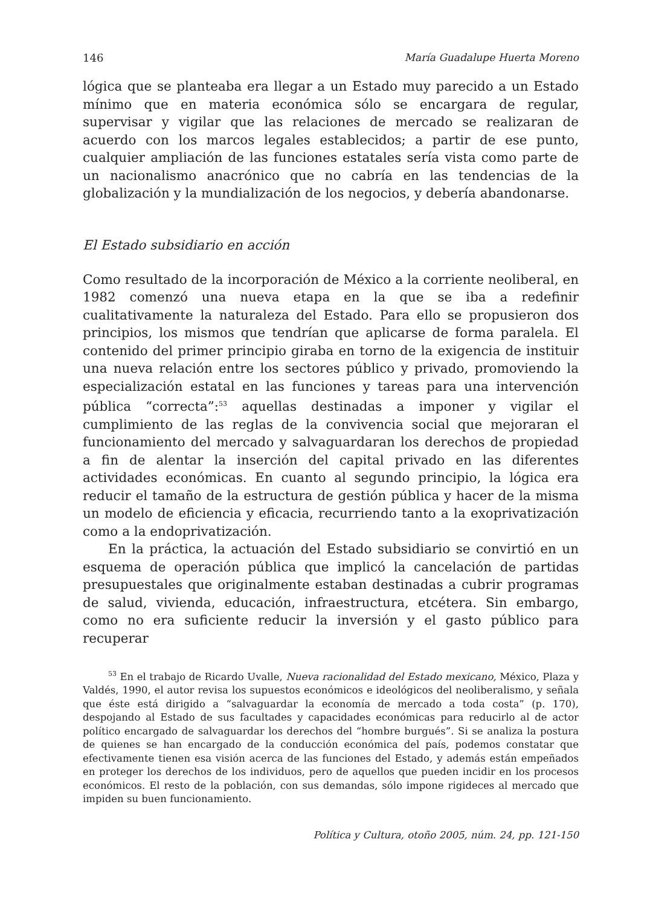146 María Guadalupe Huerta Moreno
lógica que se planteaba era llegar a un Estado muy parecido a un Estado mínimo que en materia económica sólo se encargara de regular, supervisar y vigilar que las relaciones de mercado se realizaran de acuerdo con los marcos legales establecidos; a partir de ese punto, cualquier ampliación de las funciones estatales sería vista como parte de un nacionalismo anacrónico que no cabría en las tendencias de la globalización y la mundialización de los negocios, y debería abandonarse.
El Estado subsidiario en acción
Como resultado de la incorporación de México a la corriente neoliberal, en 1982 comenzó una nueva etapa en la que se iba a redefinir cualitativamente la naturaleza del Estado. Para ello se propusieron dos principios, los mismos que tendrían que aplicarse de forma paralela. El contenido del primer principio giraba en torno de la exigencia de instituir una nueva relación entre los sectores público y privado, promoviendo la especialización estatal en las funciones y tareas para una intervención pública “correcta”:<sup>53</sup> aquellas destinadas a imponer y vigilar el cumplimiento de las reglas de la convivencia social que mejoraran el funcionamiento del mercado y salvaguardaran los derechos de propiedad a fin de alentar la inserción del capital privado en las diferentes actividades económicas. En cuanto al segundo principio, la lógica era reducir el tamaño de la estructura de gestión pública y hacer de la misma un modelo de eficiencia y eficacia, recurriendo tanto a la exoprivatización como a la endoprivatización.
En la práctica, la actuación del Estado subsidiario se convirtió en un esquema de operación pública que implicó la cancelación de partidas presupuestales que originalmente estaban destinadas a cubrir programas de salud, vivienda, educación, infraestructura, etcétera. Sin embargo, como no era suficiente reducir la inversión y el gasto público para recuperar
<sup>53</sup> En el trabajo de Ricardo Uvalle, Nueva racionalidad del Estado mexicano, México, Plaza y Valdés, 1990, el autor revisa los supuestos económicos e ideológicos del neoliberalismo, y señala que éste está dirigido a “salvaguardar la economía de mercado a toda costa” (p. 170), despojando al Estado de sus facultades y capacidades económicas para reducirlo al de actor político encargado de salvaguardar los derechos del “hombre burgués”. Si se analiza la postura de quienes se han encargado de la conducción económica del país, podemos constatar que efectivamente tienen esa visión acerca de las funciones del Estado, y además están empeñados en proteger los derechos de los individuos, pero de aquellos que pueden incidir en los procesos económicos. El resto de la población, con sus demandas, sólo impone rigideces al mercado que impiden su buen funcionamiento.
Política y Cultura, otoño 2005, núm. 24, pp. 121-150